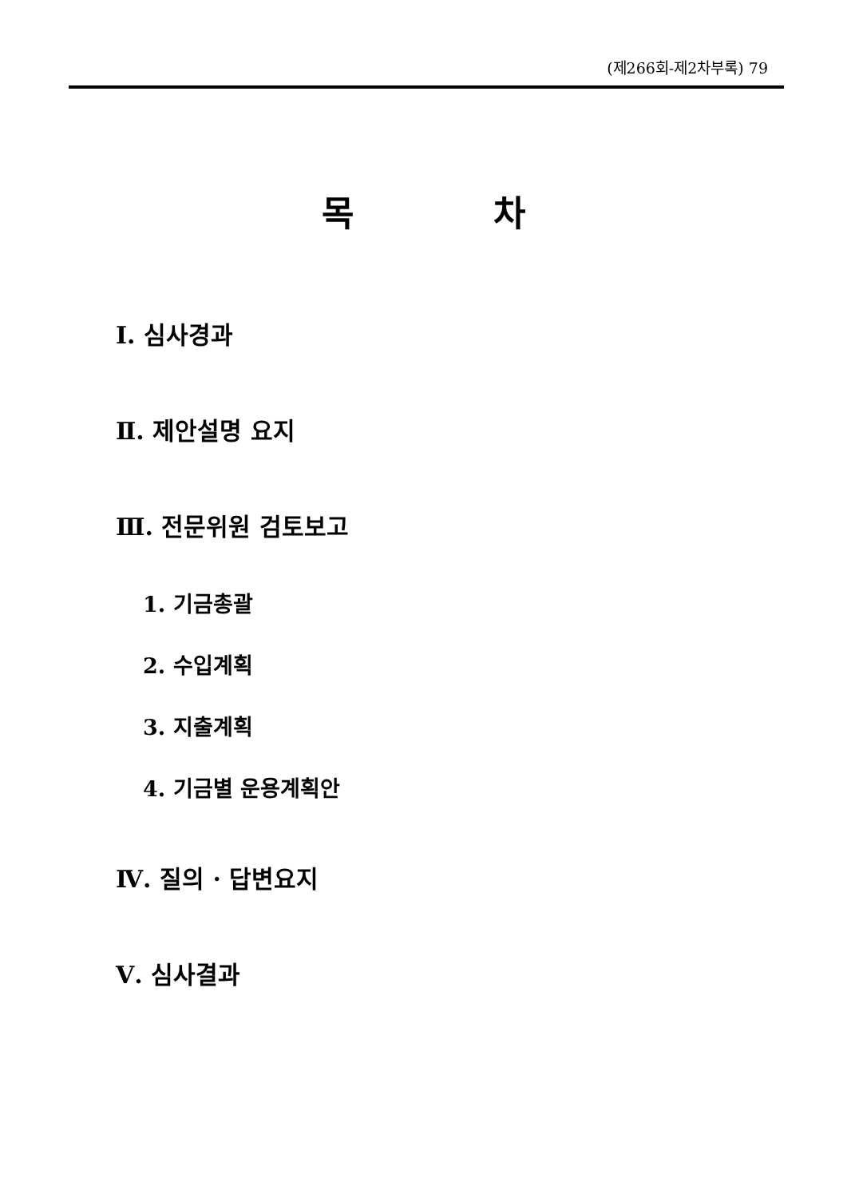(제266회-제2차부록) 79
목 차
Ⅰ. 심사경과
Ⅱ. 제안설명 요지
Ⅲ. 전문위원 검토보고
1. 기금총괄
2. 수입계획
3. 지출계획
4. 기금별 운용계획안
Ⅳ. 질의 · 답변요지
Ⅴ. 심사결과